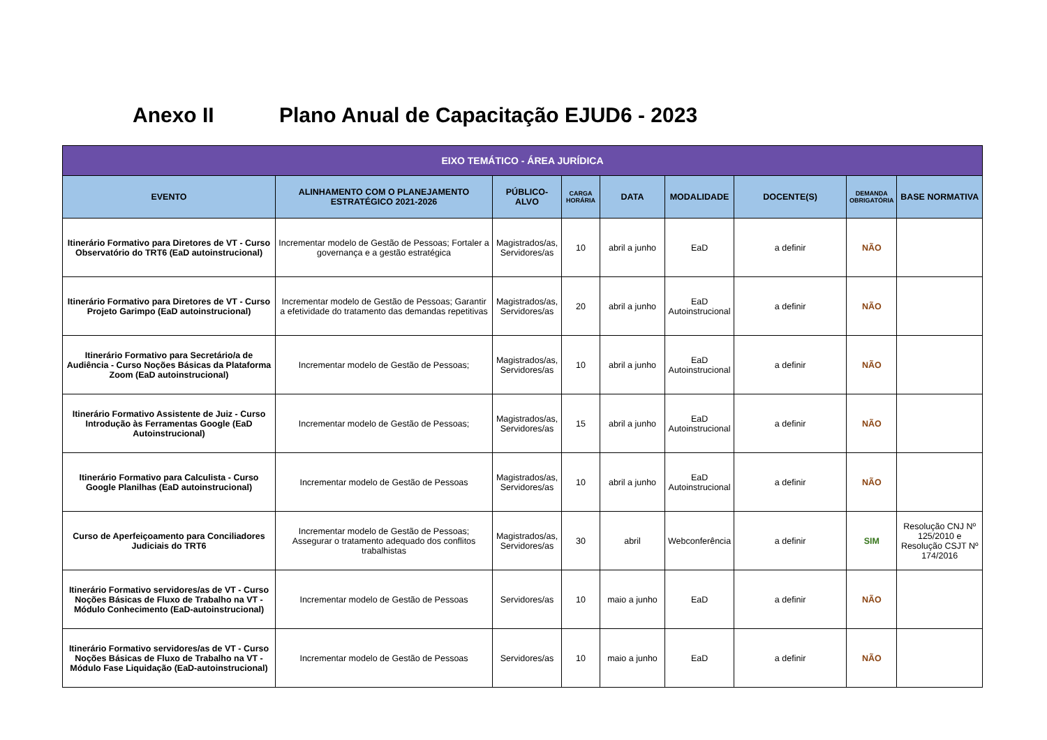Anexo II Plano Anual de Capacitação EJUD6 - 2023
| EIXO TEMÁTICO - ÁREA JURÍDICA | | | | | | | | |
| --- | --- | --- | --- | --- | --- | --- | --- | --- |
| EVENTO | ALINHAMENTO COM O PLANEJAMENTO ESTRATÉGICO 2021-2026 | PÚBLICO-ALVO | CARGA HORÁRIA | DATA | MODALIDADE | DOCENTE(S) | DEMANDA OBRIGATÓRIA | BASE NORMATIVA |
| Itinerário Formativo para Diretores de VT - Curso Observatório do TRT6 (EaD autoinstrucional) | Incrementar modelo de Gestão de Pessoas; Fortaler a governança e a gestão estratégica | Magistrados/as, Servidores/as | 10 | abril a junho | EaD | a definir | NÃO | |
| Itinerário Formativo para Diretores de VT - Curso Projeto Garimpo (EaD autoinstrucional) | Incrementar modelo de Gestão de Pessoas; Garantir a efetividade do tratamento das demandas repetitivas | Magistrados/as, Servidores/as | 20 | abril a junho | EaD Autoinstrucional | a definir | NÃO | |
| Itinerário Formativo para Secretário/a de Audiência - Curso Noções Básicas da Plataforma Zoom (EaD autoinstrucional) | Incrementar modelo de Gestão de Pessoas; | Magistrados/as, Servidores/as | 10 | abril a junho | EaD Autoinstrucional | a definir | NÃO | |
| Itinerário Formativo Assistente de Juiz - Curso Introdução às Ferramentas Google (EaD Autoinstrucional) | Incrementar modelo de Gestão de Pessoas; | Magistrados/as, Servidores/as | 15 | abril a junho | EaD Autoinstrucional | a definir | NÃO | |
| Itinerário Formativo para Calculista - Curso Google Planilhas (EaD autoinstrucional) | Incrementar modelo de Gestão de Pessoas | Magistrados/as, Servidores/as | 10 | abril a junho | EaD Autoinstrucional | a definir | NÃO | |
| Curso de Aperfeiçoamento para Conciliadores Judiciais do TRT6 | Incrementar modelo de Gestão de Pessoas; Assegurar o tratamento adequado dos conflitos trabalhistas | Magistrados/as, Servidores/as | 30 | abril | Webconferência | a definir | SIM | Resolução CNJ Nº 125/2010 e Resolução CSJT Nº 174/2016 |
| Itinerário Formativo servidores/as de VT - Curso Noções Básicas de Fluxo de Trabalho na VT - Módulo Conhecimento (EaD-autoinstrucional) | Incrementar modelo de Gestão de Pessoas | Servidores/as | 10 | maio a junho | EaD | a definir | NÃO | |
| Itinerário Formativo servidores/as de VT - Curso Noções Básicas de Fluxo de Trabalho na VT - Módulo Fase Liquidação (EaD-autoinstrucional) | Incrementar modelo de Gestão de Pessoas | Servidores/as | 10 | maio a junho | EaD | a definir | NÃO | |